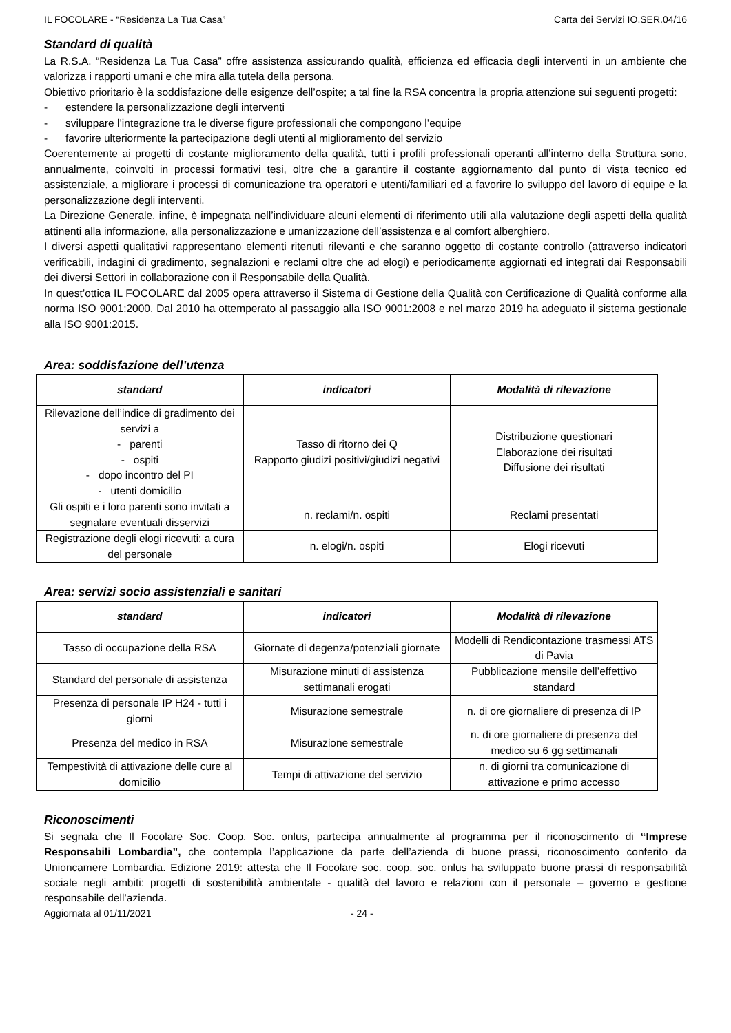IL FOCOLARE - “Residenza La Tua Casa” Carta dei Servizi IO.SER.04/16
Standard di qualità
La R.S.A. “Residenza La Tua Casa” offre assistenza assicurando qualità, efficienza ed efficacia degli interventi in un ambiente che valorizza i rapporti umani e che mira alla tutela della persona.
Obiettivo prioritario è la soddisfazione delle esigenze dell’ospite; a tal fine la RSA concentra la propria attenzione sui seguenti progetti:
- estendere la personalizzazione degli interventi
- sviluppare l’integrazione tra le diverse figure professionali che compongono l’equipe
- favorire ulteriormente la partecipazione degli utenti al miglioramento del servizio
Coerentemente ai progetti di costante miglioramento della qualità, tutti i profili professionali operanti all’interno della Struttura sono, annualmente, coinvolti in processi formativi tesi, oltre che a garantire il costante aggiornamento dal punto di vista tecnico ed assistenziale, a migliorare i processi di comunicazione tra operatori e utenti/familiari ed a favorire lo sviluppo del lavoro di equipe e la personalizzazione degli interventi.
La Direzione Generale, infine, è impegnata nell’individuare alcuni elementi di riferimento utili alla valutazione degli aspetti della qualità attinenti alla informazione, alla personalizzazione e umanizzazione dell’assistenza e al comfort alberghiero.
I diversi aspetti qualitativi rappresentano elementi ritenuti rilevanti e che saranno oggetto di costante controllo (attraverso indicatori verificabili, indagini di gradimento, segnalazioni e reclami oltre che ad elogi) e periodicamente aggiornati ed integrati dai Responsabili dei diversi Settori in collaborazione con il Responsabile della Qualità.
In quest’ottica IL FOCOLARE dal 2005 opera attraverso il Sistema di Gestione della Qualità con Certificazione di Qualità conforme alla norma ISO 9001:2000. Dal 2010 ha ottemperato al passaggio alla ISO 9001:2008 e nel marzo 2019 ha adeguato il sistema gestionale alla ISO 9001:2015.
Area: soddisfazione dell’utenza
| standard | indicatori | Modalità di rilevazione |
| --- | --- | --- |
| Rilevazione dell’indice di gradimento dei servizi a - parenti - ospiti - dopo incontro del PI - utenti domicilio | Tasso di ritorno dei Q Rapporto giudizi positivi/giudizi negativi | Distribuzione questionari Elaborazione dei risultati Diffusione dei risultati |
| Gli ospiti e i loro parenti sono invitati a segnalare eventuali disservizi | n. reclami/n. ospiti | Reclami presentati |
| Registrazione degli elogi ricevuti: a cura del personale | n. elogi/n. ospiti | Elogi ricevuti |
Area: servizi socio assistenziali e sanitari
| standard | indicatori | Modalità di rilevazione |
| --- | --- | --- |
| Tasso di occupazione della RSA | Giornate di degenza/potenziali giornate | Modelli di Rendicontazione trasmessi ATS di Pavia |
| Standard del personale di assistenza | Misurazione minuti di assistenza settimanali erogati | Pubblicazione mensile dell’effettivo standard |
| Presenza di personale IP H24 - tutti i giorni | Misurazione semestrale | n. di ore giornaliere di presenza di IP |
| Presenza del medico in RSA | Misurazione semestrale | n. di ore giornaliere di presenza del medico su 6 gg settimanali |
| Tempestività di attivazione delle cure al domicilio | Tempi di attivazione del servizio | n. di giorni tra comunicazione di attivazione e primo accesso |
Riconoscimenti
Si segnala che Il Focolare Soc. Coop. Soc. onlus, partecipa annualmente al programma per il riconoscimento di “Imprese Responsabili Lombardia”, che contempla l’applicazione da parte dell’azienda di buone prassi, riconoscimento conferito da Unioncamere Lombardia. Edizione 2019: attesta che Il Focolare soc. coop. soc. onlus ha sviluppato buone prassi di responsabilità sociale negli ambiti: progetti di sostenibilità ambientale - qualità del lavoro e relazioni con il personale – governo e gestione responsabile dell’azienda.
Aggiornata al 01/11/2021 - 24 -